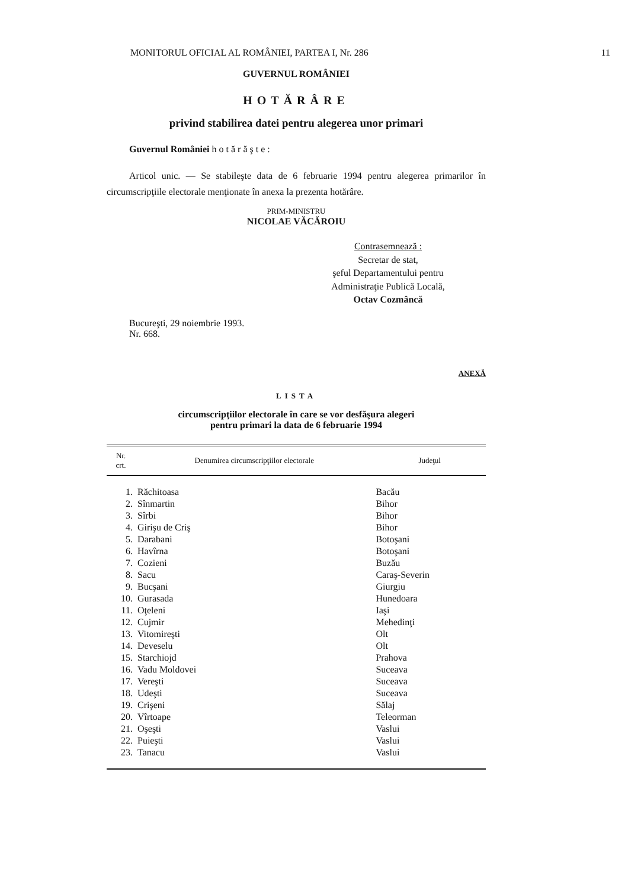MONITORUL OFICIAL AL ROMÂNIEI, PARTEA I, Nr. 286 11
GUVERNUL ROMÂNIEI
HOTĂRÂRE
privind stabilirea datei pentru alegerea unor primari
Guvernul României hotărăşte:
Articol unic. — Se stabileşte data de 6 februarie 1994 pentru alegerea primarilor în circumscripţiile electorale menţionate în anexa la prezenta hotărâre.
PRIM-MINISTRU
NICOLAE VĂCĂROIU
Contrasemnează :
Secretar de stat,
şeful Departamentului pentru
Administraţie Publică Locală,
Octav Cozmâncă
Bucureşti, 29 noiembrie 1993.
Nr. 668.
ANEXĂ
LISTA
circumscripţiilor electorale în care se vor desfăşura alegeri
pentru primari la data de 6 februarie 1994
| Nr. crt. | Denumirea circumscripţiilor electorale | Judeţul |
| --- | --- | --- |
| 1. | Răchitoasa | Bacău |
| 2. | Sînmartin | Bihor |
| 3. | Sîrbi | Bihor |
| 4. | Girişu de Criş | Bihor |
| 5. | Darabani | Botoşani |
| 6. | Havîrna | Botoşani |
| 7. | Cozieni | Buzău |
| 8. | Sacu | Caraş-Severin |
| 9. | Bucşani | Giurgiu |
| 10. | Gurasada | Hunedoara |
| 11. | Oţeleni | Iaşi |
| 12. | Cujmir | Mehedinţi |
| 13. | Vitomireşti | Olt |
| 14. | Deveselu | Olt |
| 15. | Starchiojd | Prahova |
| 16. | Vadu Moldovei | Suceava |
| 17. | Vereşti | Suceava |
| 18. | Udeşti | Suceava |
| 19. | Crişeni | Sălaj |
| 20. | Vîrtoape | Teleorman |
| 21. | Oşeşti | Vaslui |
| 22. | Puieşti | Vaslui |
| 23. | Tanacu | Vaslui |